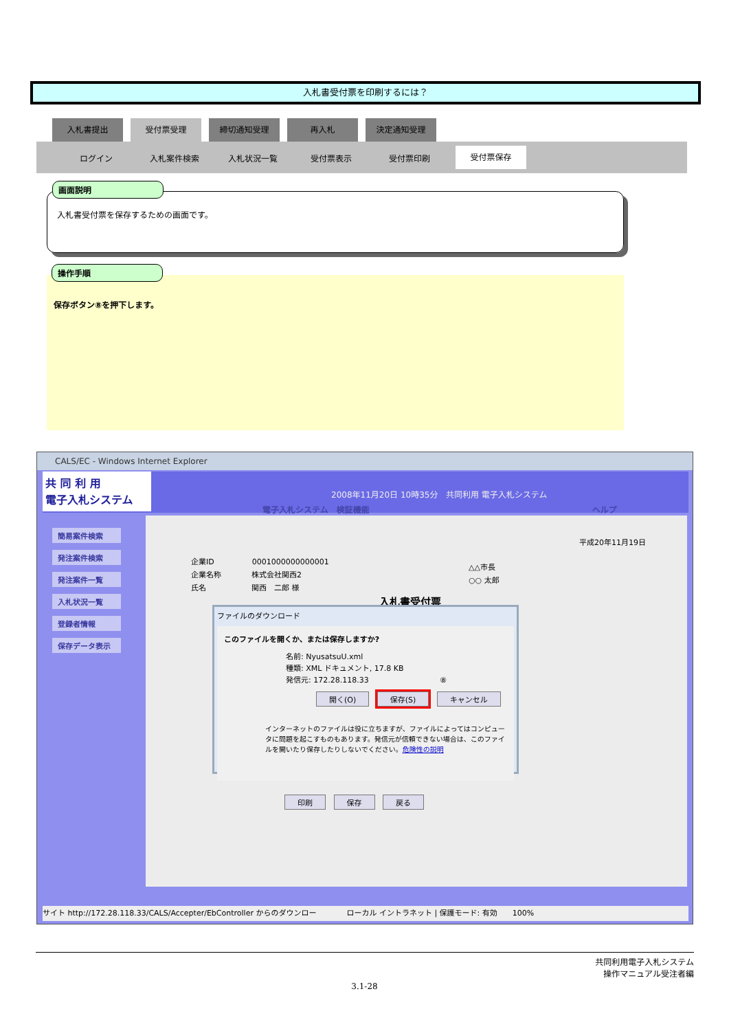入札書受付票を印刷するには？
入札書提出 受付票受理 締切通知受理 再入札 決定通知受理
ログイン 入札案件検索 入札状況一覧 受付票表示 受付票印刷
受付票保存
入札書受付票を保存するための画面です。
画面説明
保存ボタン⑧を押下します。
操作手順
CALS/EC - Windows Internet Explorer
共 同 利 用
電子入札システム
2008年11月20日 10時35分 共同利用 電子入札システム
電子入札システム　検証機能 ヘルプ
簡易案件検索
発注案件検索
発注案件一覧
入札状況一覧
登録者情報
保存データ表示
平成20年11月19日
企業ID　　　　　0001000000000001
企業名称　　　　株式会社関西2
氏名　　　　　　関西　二郎 様
△△市長
○○ 太郎
入札書受付票
印刷 保存 戻る
ファイルのダウンロード
このファイルを開くか、または保存しますか?
名前: NyusatsuU.xml
種類: XML ドキュメント, 17.8 KB
発信元: 172.28.118.33 ⑧
開く(O) 保存(S) キャンセル
インターネットのファイルは役に立ちますが、ファイルによってはコンピュータに問題を起こすものもあります。発信元が信頼できない場合は、このファイルを開いたり保存したりしないでください。危険性の説明
サイト http://172.28.118.33/CALS/Accepter/EbController からのダウンロー　　　　ローカル イントラネット | 保護モード: 有効　　100%
共同利用電子入札システム
操作マニュアル受注者編
3.1-28